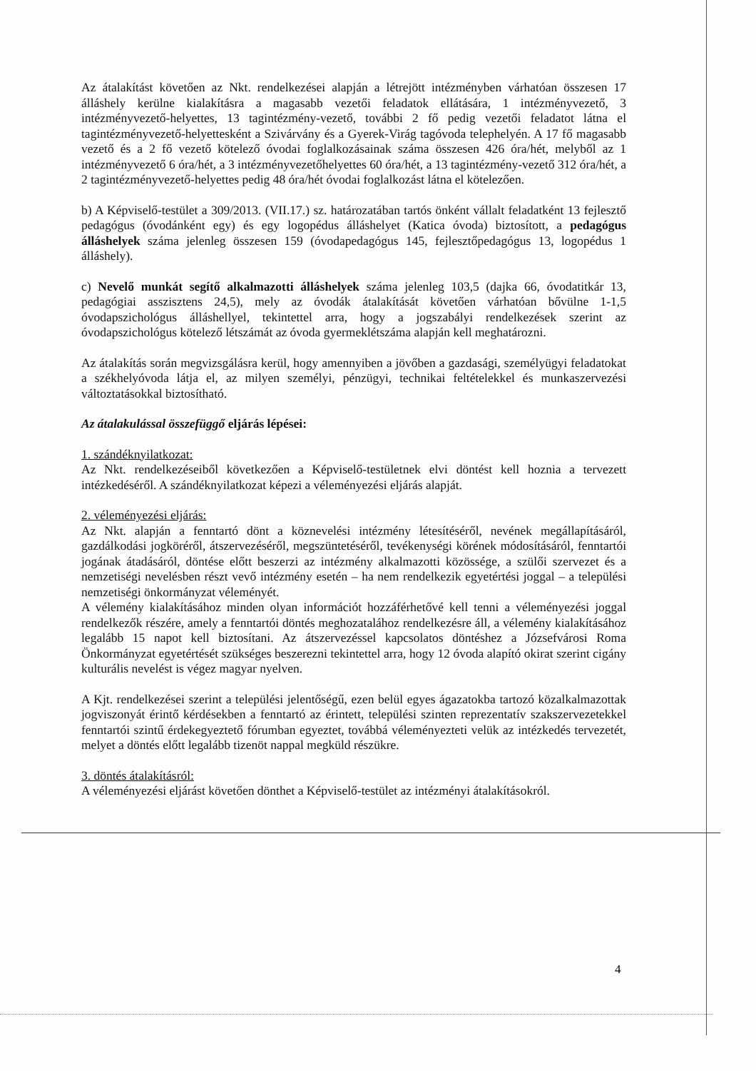Az átalakítást követően az Nkt. rendelkezései alapján a létrejött intézményben várhatóan összesen 17 álláshely kerülne kialakításra a magasabb vezetői feladatok ellátására, 1 intézményvezető, 3 intézményvezető-helyettes, 13 tagintézmény-vezető, további 2 fő pedig vezetői feladatot látna el tagintézményvezető-helyettesként a Szivárvány és a Gyerek-Virág tagóvoda telephelyén. A 17 fő magasabb vezető és a 2 fő vezető kötelező óvodai foglalkozásainak száma összesen 426 óra/hét, melyből az 1 intézményvezető 6 óra/hét, a 3 intézményvezetőhelyettes 60 óra/hét, a 13 tagintézmény-vezető 312 óra/hét, a 2 tagintézményvezető-helyettes pedig 48 óra/hét óvodai foglalkozást látna el kötelezően.
b) A Képviselő-testület a 309/2013. (VII.17.) sz. határozatában tartós önként vállalt feladatként 13 fejlesztő pedagógus (óvodánként egy) és egy logopédus álláshelyet (Katica óvoda) biztosított, a pedagógus álláshelyek száma jelenleg összesen 159 (óvodapedagógus 145, fejlesztőpedagógus 13, logopédus 1 álláshely).
c) Nevelő munkát segítő alkalmazotti álláshelyek száma jelenleg 103,5 (dajka 66, óvodatitkár 13, pedagógiai asszisztens 24,5), mely az óvodák átalakítását követően várhatóan bővülne 1-1,5 óvodapszichológus álláshellyel, tekintettel arra, hogy a jogszabályi rendelkezések szerint az óvodapszichológus kötelező létszámát az óvoda gyermeklétszáma alapján kell meghatározni.
Az átalakítás során megvizsgálásra kerül, hogy amennyiben a jövőben a gazdasági, személyügyi feladatokat a székhelyóvoda látja el, az milyen személyi, pénzügyi, technikai feltételekkel és munkaszervezési változtatásokkal biztosítható.
Az átalakulással összefüggő eljárás lépései:
1. szándéknyilatkozat:
Az Nkt. rendelkezéseiből következően a Képviselő-testületnek elvi döntést kell hoznia a tervezett intézkedéséről. A szándéknyilatkozat képezi a véleményezési eljárás alapját.
2. véleményezési eljárás:
Az Nkt. alapján a fenntartó dönt a köznevelési intézmény létesítéséről, nevének megállapításáról, gazdálkodási jogköréről, átszervezéséről, megszüntetéséről, tevékenységi körének módosításáról, fenntartói jogának átadásáról, döntése előtt beszerzi az intézmény alkalmazotti közössége, a szülői szervezet és a nemzetiségi nevelésben részt vevő intézmény esetén – ha nem rendelkezik egyetértési joggal – a települési nemzetiségi önkormányzat véleményét.
A vélemény kialakításához minden olyan információt hozzáférhetővé kell tenni a véleményezési joggal rendelkezők részére, amely a fenntartói döntés meghozatalához rendelkezésre áll, a vélemény kialakításához legalább 15 napot kell biztosítani. Az átszervezéssel kapcsolatos döntéshez a Józsefvárosi Roma Önkormányzat egyetértését szükséges beszerezni tekintettel arra, hogy 12 óvoda alapító okirat szerint cigány kulturális nevelést is végez magyar nyelven.
A Kjt. rendelkezései szerint a települési jelentőségű, ezen belül egyes ágazatokba tartozó közalkalmazottak jogviszonyát érintő kérdésekben a fenntartó az érintett, települési szinten reprezentatív szakszervezetekkel fenntartói szintű érdekegyeztető fórumban egyeztet, továbbá véleményezteti velük az intézkedés tervezetét, melyet a döntés előtt legalább tizenöt nappal megküld részükre.
3. döntés átalakításról:
A véleményezési eljárást követően dönthet a Képviselő-testület az intézményi átalakításokról.
4